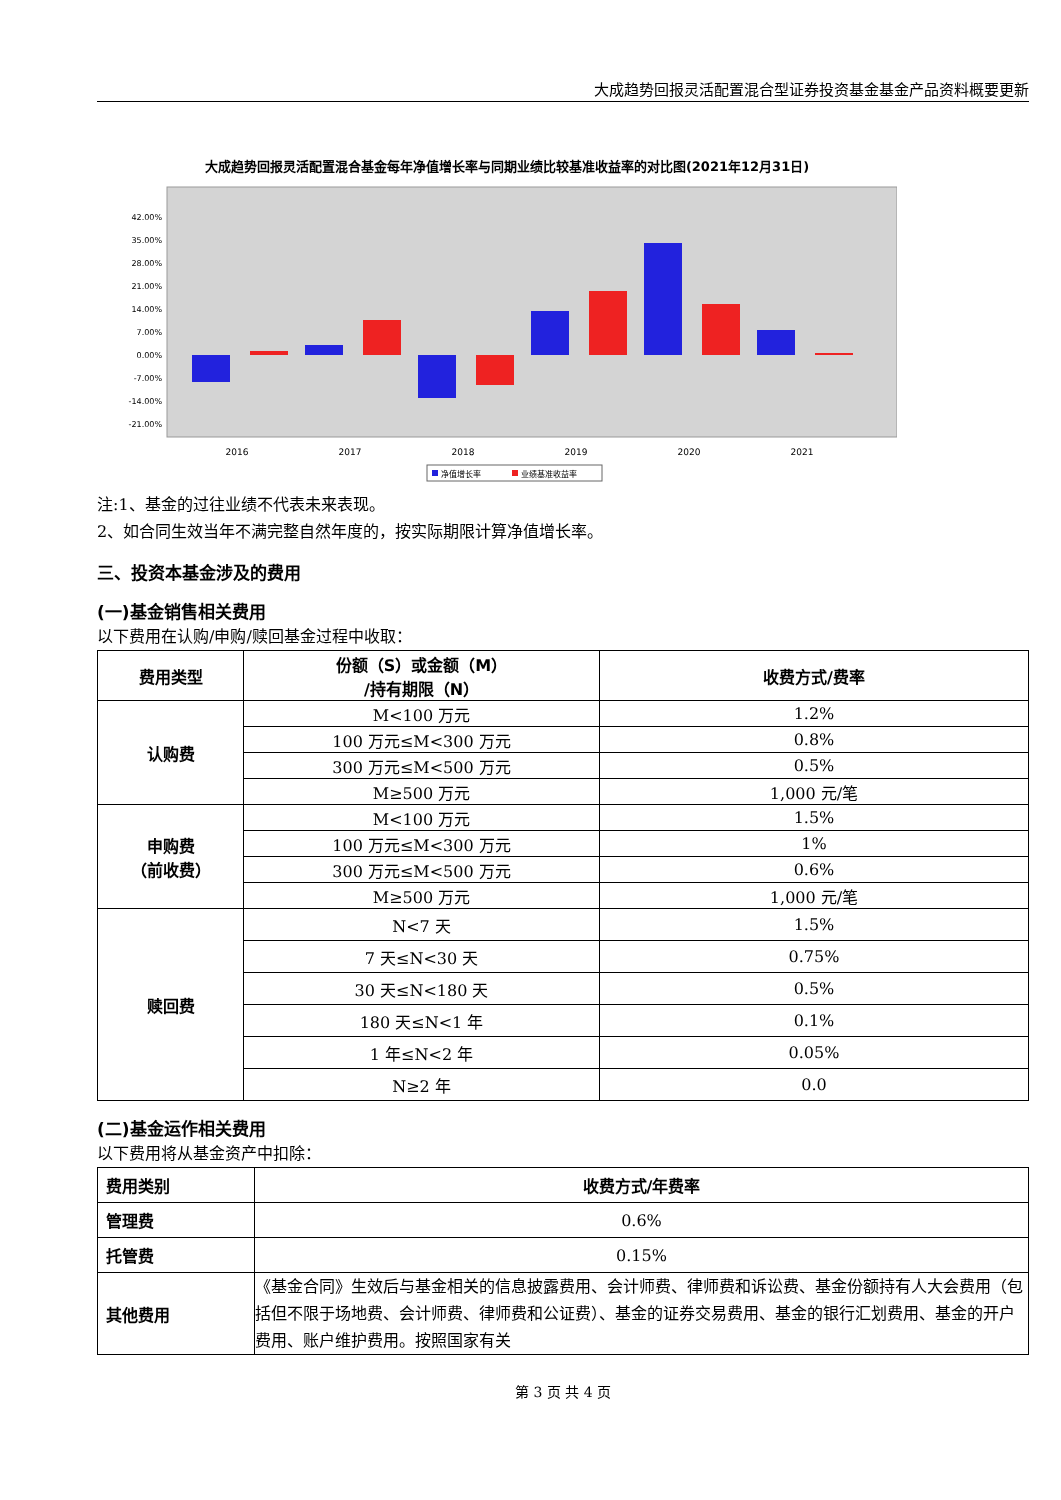大成趋势回报灵活配置混合型证券投资基金基金产品资料概要更新
大成趋势回报灵活配置混合基金每年净值增长率与同期业绩比较基准收益率的对比图(2021年12月31日)
42.00%
35.00%
28.00%
21.00%
14.00%
7.00%
0.00%
-7.00%
-14.00%
-21.00%
2016
2017
2018
2019
2020
2021
净值增长率
业绩基准收益率
注:1、基金的过往业绩不代表未来表现。
2、如合同生效当年不满完整自然年度的，按实际期限计算净值增长率。
三、投资本基金涉及的费用
(一)基金销售相关费用
以下费用在认购/申购/赎回基金过程中收取：
| 费用类型 | 份额（S）或金额（M） /持有期限（N） | 收费方式/费率 |
| --- | --- | --- |
| 认购费 | M<100 万元 | 1.2% |
| | 100 万元≤M<300 万元 | 0.8% |
| | 300 万元≤M<500 万元 | 0.5% |
| | M≥500 万元 | 1,000 元/笔 |
| 申购费 （前收费） | M<100 万元 | 1.5% |
| | 100 万元≤M<300 万元 | 1% |
| | 300 万元≤M<500 万元 | 0.6% |
| | M≥500 万元 | 1,000 元/笔 |
| 赎回费 | N<7 天 | 1.5% |
| | 7 天≤N<30 天 | 0.75% |
| | 30 天≤N<180 天 | 0.5% |
| | 180 天≤N<1 年 | 0.1% |
| | 1 年≤N<2 年 | 0.05% |
| | N≥2 年 | 0.0 |
(二)基金运作相关费用
以下费用将从基金资产中扣除：
| 费用类别 | 收费方式/年费率 |
| --- | --- |
| 管理费 | 0.6% |
| 托管费 | 0.15% |
| 其他费用 | 《基金合同》生效后与基金相关的信息披露费用、会计师费、律师费和诉讼费、基金份额持有人大会费用（包括但不限于场地费、会计师费、律师费和公证费）、基金的证券交易费用、基金的银行汇划费用、基金的开户费用、账户维护费用。按照国家有关 |
第 3 页 共 4 页